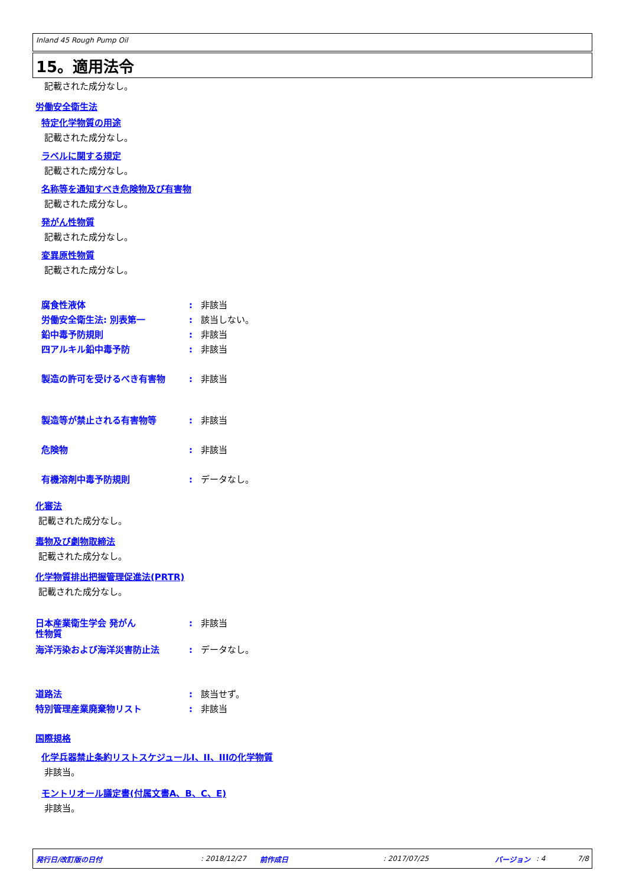Inland 45 Rough Pump Oil
15。適用法令
記載された成分なし。
労働安全衛生法
特定化学物質の用途
記載された成分なし。
ラベルに関する規定
記載された成分なし。
名称等を通知すべき危険物及び有害物
記載された成分なし。
発がん性物質
記載された成分なし。
変異原性物質
記載された成分なし。
腐食性液体: 非該当
労働安全衛生法: 別表第一: 該当しない。
鉛中毒予防規則: 非該当
四アルキル鉛中毒予防: 非該当
製造の許可を受けるべき有害物: 非該当
製造等が禁止される有害物等: 非該当
危険物: 非該当
有機溶剤中毒予防規則: データなし。
化審法
記載された成分なし。
毒物及び劇物取締法
記載された成分なし。
化学物質排出把握管理促進法(PRTR)
記載された成分なし。
日本産業衛生学会 発がん
性物質: 非該当
海洋汚染および海洋災害防止法: データなし。
道路法: 該当せず。
特別管理産業廃棄物リスト: 非該当
国際規格
化学兵器禁止条約リストスケジュールI、II、IIIの化学物質
非該当。
モントリオール議定書(付属文書A、B、C、E)
非該当。
発行日/改訂版の日付: 2018/12/27 前作成日: 2017/07/25 バージョン: 4 7/8